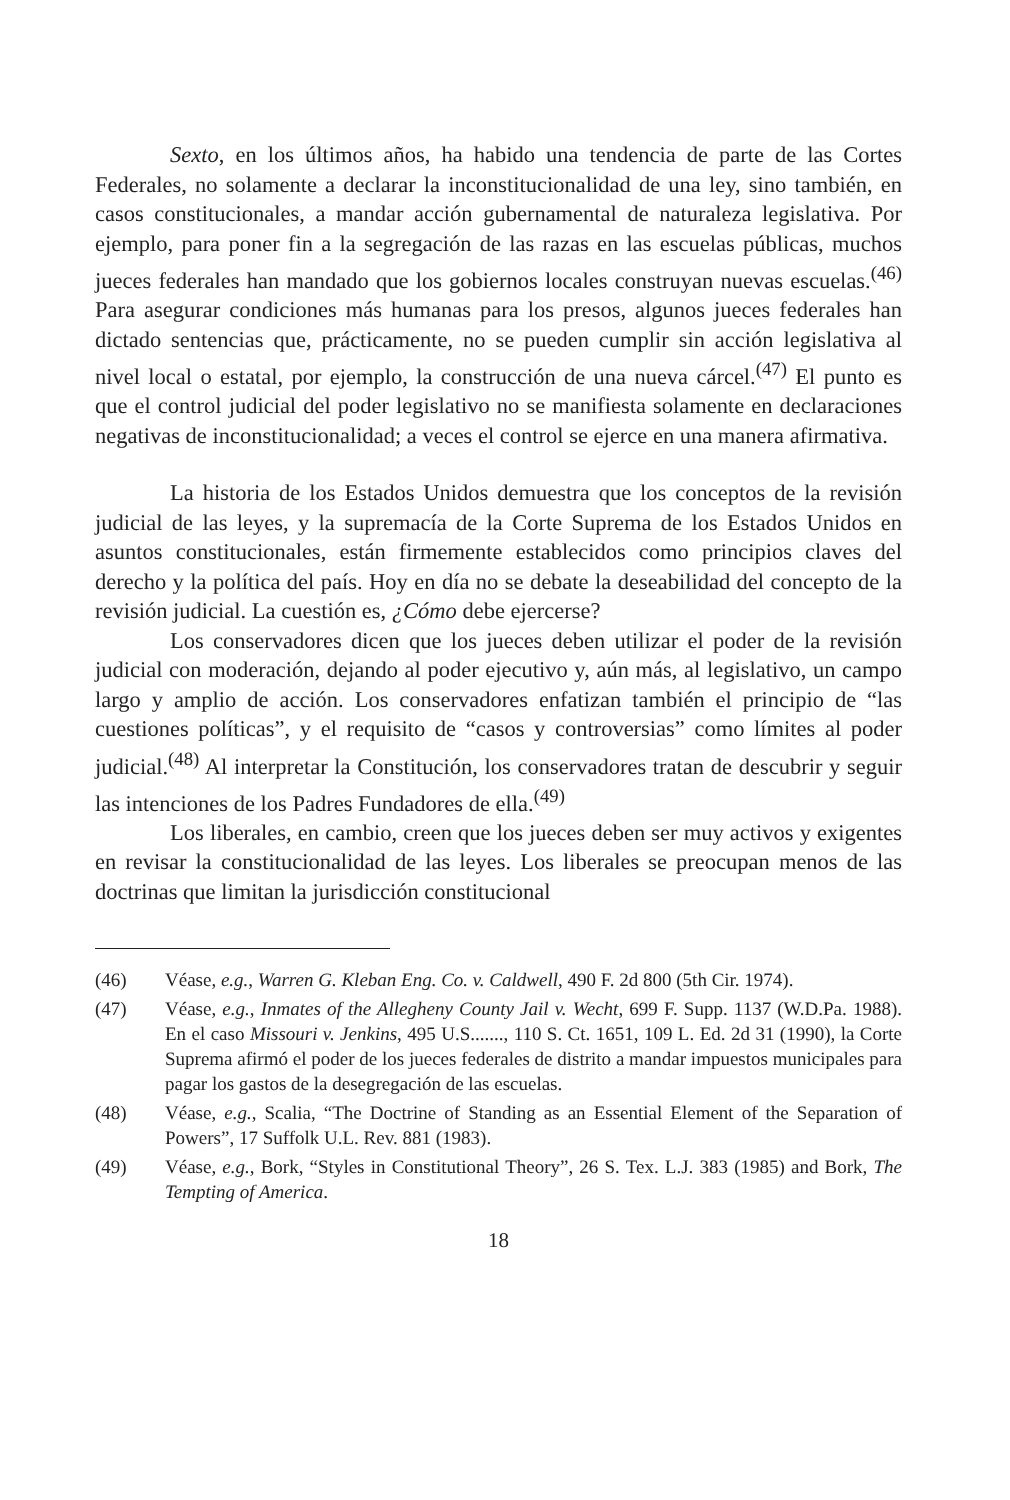Sexto, en los últimos años, ha habido una tendencia de parte de las Cortes Federales, no solamente a declarar la inconstitucionalidad de una ley, sino también, en casos constitucionales, a mandar acción gubernamental de naturaleza legislativa. Por ejemplo, para poner fin a la segregación de las razas en las escuelas públicas, muchos jueces federales han mandado que los gobiernos locales construyan nuevas escuelas.<sup>(46)</sup> Para asegurar condiciones más humanas para los presos, algunos jueces federales han dictado sentencias que, prácticamente, no se pueden cumplir sin acción legislativa al nivel local o estatal, por ejemplo, la construcción de una nueva cárcel.<sup>(47)</sup> El punto es que el control judicial del poder legislativo no se manifiesta solamente en declaraciones negativas de inconstitucionalidad; a veces el control se ejerce en una manera afirmativa.
La historia de los Estados Unidos demuestra que los conceptos de la revisión judicial de las leyes, y la supremacía de la Corte Suprema de los Estados Unidos en asuntos constitucionales, están firmemente establecidos como principios claves del derecho y la política del país. Hoy en día no se debate la deseabilidad del concepto de la revisión judicial. La cuestión es, ¿Cómo debe ejercerse?
Los conservadores dicen que los jueces deben utilizar el poder de la revisión judicial con moderación, dejando al poder ejecutivo y, aún más, al legislativo, un campo largo y amplio de acción. Los conservadores enfatizan también el principio de “las cuestiones políticas”, y el requisito de “casos y controversias” como límites al poder judicial.<sup>(48)</sup> Al interpretar la Constitución, los conservadores tratan de descubrir y seguir las intenciones de los Padres Fundadores de ella.<sup>(49)</sup>
Los liberales, en cambio, creen que los jueces deben ser muy activos y exigentes en revisar la constitucionalidad de las leyes. Los liberales se preocupan menos de las doctrinas que limitan la jurisdicción constitucional
(46) Véase, e.g., Warren G. Kleban Eng. Co. v. Caldwell, 490 F. 2d 800 (5th Cir. 1974).
(47) Véase, e.g., Inmates of the Allegheny County Jail v. Wecht, 699 F. Supp. 1137 (W.D.Pa. 1988). En el caso Missouri v. Jenkins, 495 U.S......., 110 S. Ct. 1651, 109 L. Ed. 2d 31 (1990), la Corte Suprema afirmó el poder de los jueces federales de distrito a mandar impuestos municipales para pagar los gastos de la desegregación de las escuelas.
(48) Véase, e.g., Scalia, “The Doctrine of Standing as an Essential Element of the Separation of Powers”, 17 Suffolk U.L. Rev. 881 (1983).
(49) Véase, e.g., Bork, “Styles in Constitutional Theory”, 26 S. Tex. L.J. 383 (1985) and Bork, The Tempting of America.
18